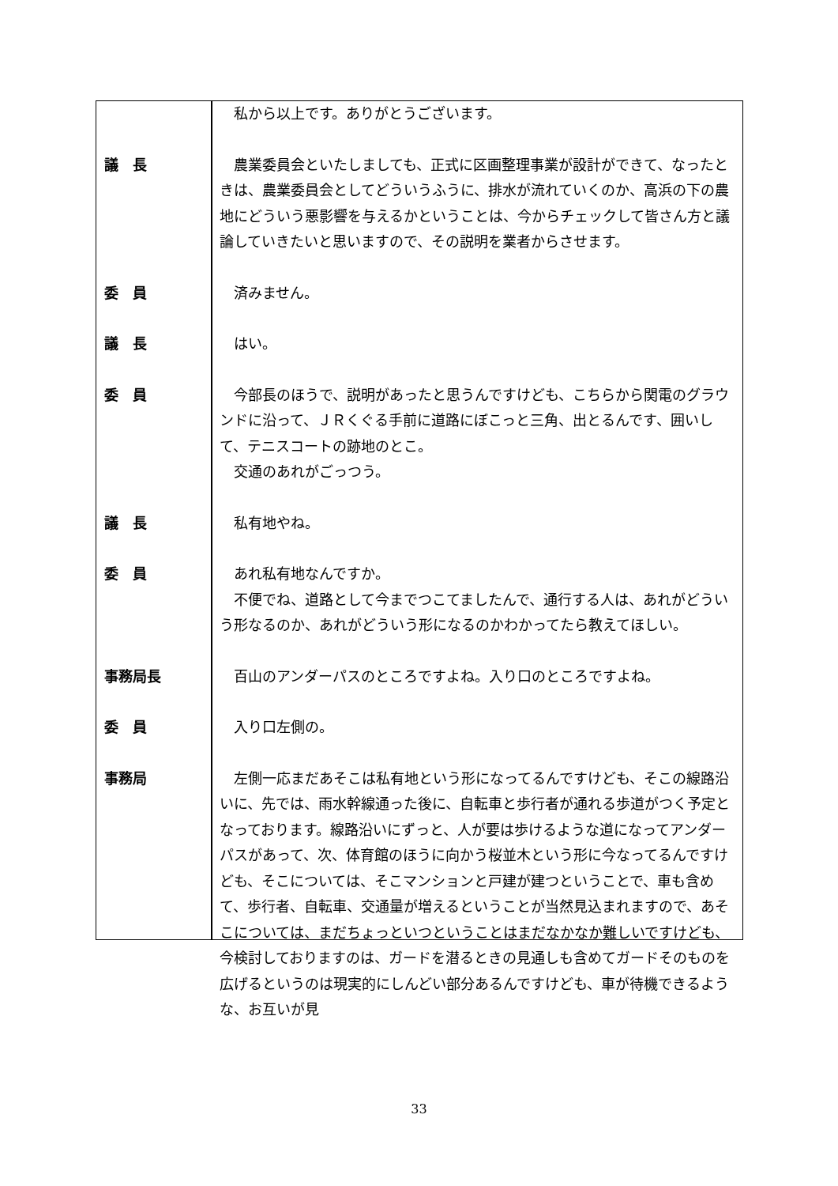| | 私から以上です。ありがとうございます。 |
| 議 長 | 農業委員会といたしましても、正式に区画整理事業が設計ができて、なったときは、農業委員会としてどういうふうに、排水が流れていくのか、高浜の下の農地にどういう悪影響を与えるかということは、今からチェックして皆さん方と議論していきたいと思いますので、その説明を業者からさせます。 |
| 委 員 | 済みません。 |
| 議 長 | はい。 |
| 委 員 | 今部長のほうで、説明があったと思うんですけども、こちらから関電のグラウンドに沿って、ＪＲくぐる手前に道路にぼこっと三角、出とるんです、囲いして、テニスコートの跡地のとこ。 交通のあれがごっつう。 |
| 議 長 | 私有地やね。 |
| 委 員 | あれ私有地なんですか。 不便でね、道路として今までつこてましたんで、通行する人は、あれがどういう形なるのか、あれがどういう形になるのかわかってたら教えてほしい。 |
| 事務局長 | 百山のアンダーパスのところですよね。入り口のところですよね。 |
| 委 員 | 入り口左側の。 |
| 事務局 | 左側一応まだあそこは私有地という形になってるんですけども、そこの線路沿いに、先では、雨水幹線通った後に、自転車と歩行者が通れる歩道がつく予定となっております。線路沿いにずっと、人が要は歩けるような道になってアンダーパスがあって、次、体育館のほうに向かう桜並木という形に今なってるんですけども、そこについては、そこマンションと戸建が建つということで、車も含めて、歩行者、自転車、交通量が増えるということが当然見込まれますので、あそこについては、まだちょっといつということはまだなかなか難しいですけども、今検討しておりますのは、ガードを潜るときの見通しも含めてガードそのものを広げるというのは現実的にしんどい部分あるんですけども、車が待機できるような、お互いが見 |
33